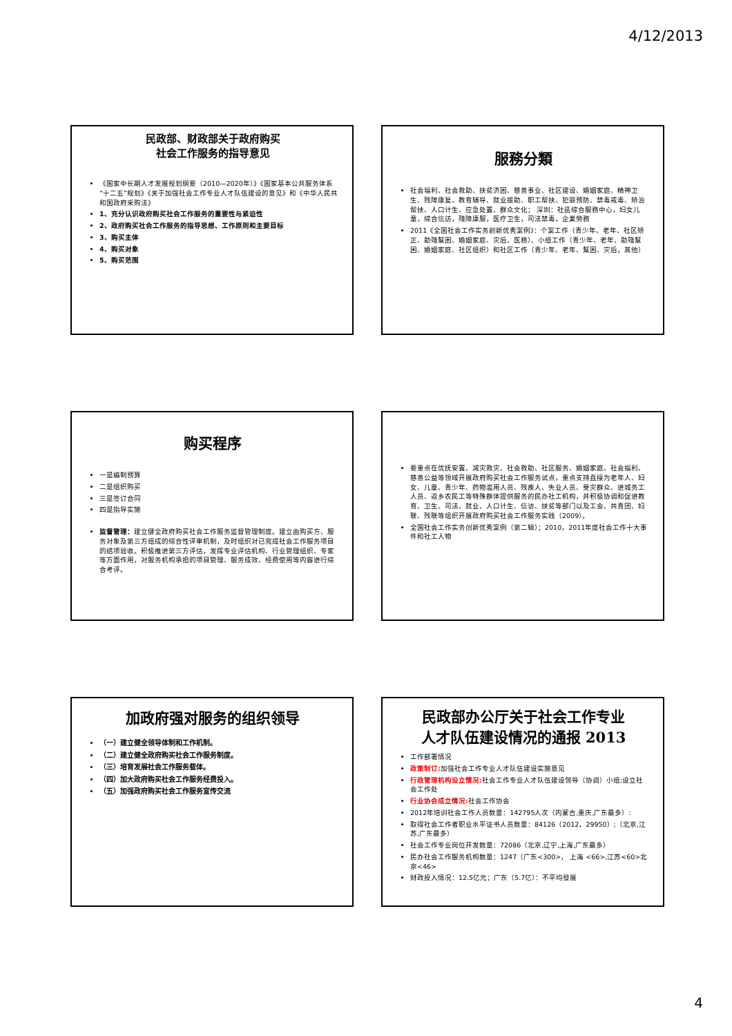4/12/2013
民政部、财政部关于政府购买
社会工作服务的指导意见
《国家中长期人才发展规划纲要（2010—2020年）》《国家基本公共服务体系“十二五”规划》《关于加强社会工作专业人才队伍建设的意见》和《中华人民共和国政府采购法》
1、充分认识政府购买社会工作服务的重要性与紧迫性
2、政府购买社会工作服务的指导思想、工作原则和主要目标
3、购买主体
4、购买对象
5、购买范围
服務分類
社会福利、社会救助、扶贫济困、慈善事业、社区建设、婚姻家庭、精神卫生、残障康复、教育辅导、就业援助、职工帮扶、犯罪预防、禁毒戒毒、矫治帮扶、人口计生、应急处置、群众文化； 深圳：社區綜合服務中心，妇女儿童，綜合信訪，殘障康服，医疗卫生，司法禁毒，企業勞務
2011《全国社会工作实务創新优秀案例》：个案工作（青少年、老年、社区矫正、助殘幫困、婚姻家庭、灾后、医務）、小组工作（青少年、老年、助殘幫困、婚姻家庭、社区组织）和社区工作（青少年、老年、幫困、灾后，其他）
购买程序
一是编制预算
二是组织购买
三是签订合同
四是指导实施
监督管理：建立健全政府购买社会工作服务监督管理制度。建立由购买方、服务对象及第三方组成的综合性评审机制，及时组织对已完成社会工作服务项目的结项验收。积极推进第三方评估，发挥专业评估机构、行业管理组织、专家等方面作用，对服务机构承担的项目管理、服务成效、经费使用等内容进行综合考评。
要重点在优抚安置、减灾救灾、社会救助、社区服务、婚姻家庭、社会福利、慈善公益等领域开展政府购买社会工作服务试点，重点支持直接为老年人、妇女、儿童、青少年、药物滥用人员、残疾人、失业人员、受灾群众、进城务工人员、返乡农民工等特殊群体提供服务的民办社工机构，并积极协调和促进教育、卫生、司法、就业、人口计生、信访、扶贫等部门以及工会、共青团、妇联、残联等组织开展政府购买社会工作服务实践（2009）。
全国社会工作实务创新优秀案例（第二辑）；2010，2011年度社会工作十大事件和社工人物
加政府强对服务的组织领导
（一）建立健全领导体制和工作机制。
（二）建立健全政府购买社会工作服务制度。
（三）培育发展社会工作服务载体。
（四）加大政府购买社会工作服务经费投入。
（五）加强政府购买社会工作服务宣传交流
民政部办公厅关于社会工作专业
人才队伍建设情况的通报 2013
工作部署情况
政策制订: 加强社会工作专业人才队伍建设实施意见
行政管理机构设立情况: 社会工作专业人才队伍建设领导（协调）小组;设立社会工作处
行业协会成立情况: 社会工作协会
2012年培训社会工作人员数量：142795人次（内蒙古,重庆,广东最多）:
取得社会工作者职业水平证书人员数量：84126（2012，29950）;（北京,江苏,广东最多）
社会工作专业岗位开发数量：72086（北京,辽宁,上海,广东最多）
民办社会工作服务机构数量：1247（广东<300>， 上海 <66>,江苏<60>北京<46>
财政投入情况：12.5亿元；广东（5.7亿）：不平均發展
4